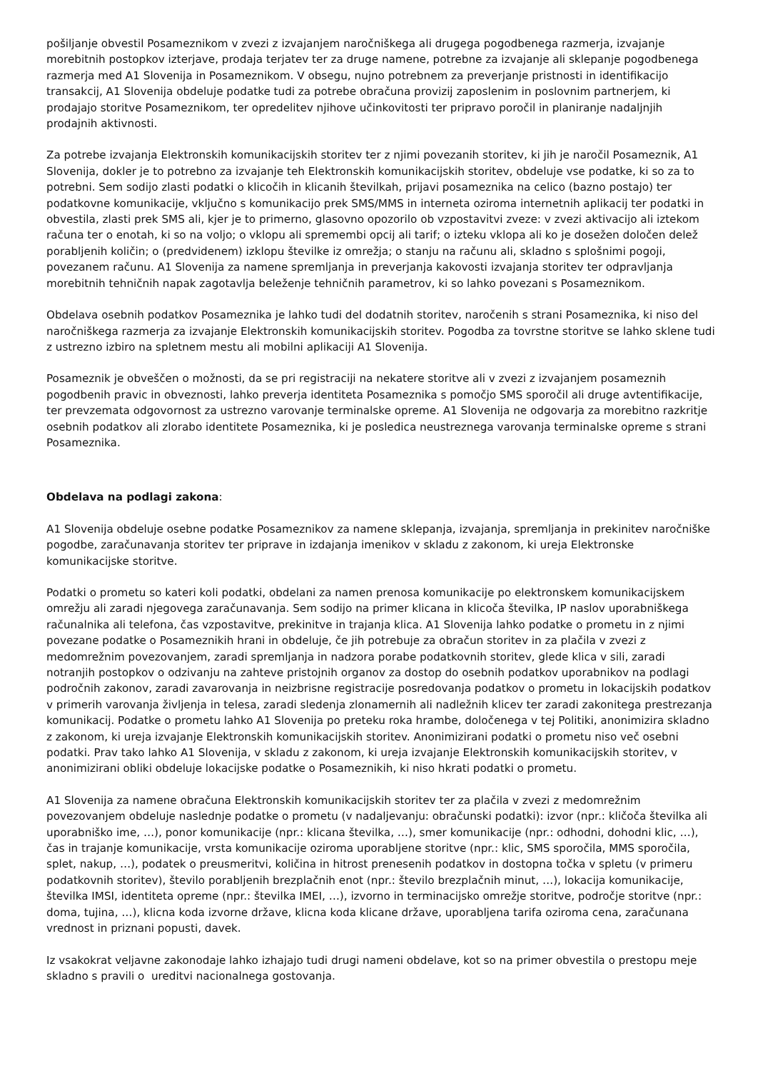pošiljanje obvestil Posameznikom v zvezi z izvajanjem naročniškega ali drugega pogodbenega razmerja, izvajanje morebitnih postopkov izterjave, prodaja terjatev ter za druge namene, potrebne za izvajanje ali sklepanje pogodbenega razmerja med A1 Slovenija in Posameznikom. V obsegu, nujno potrebnem za preverjanje pristnosti in identifikacijo transakcij, A1 Slovenija obdeluje podatke tudi za potrebe obračuna provizij zaposlenim in poslovnim partnerjem, ki prodajajo storitve Posameznikom, ter opredelitev njihove učinkovitosti ter pripravo poročil in planiranje nadaljnjih prodajnih aktivnosti.
Za potrebe izvajanja Elektronskih komunikacijskih storitev ter z njimi povezanih storitev, ki jih je naročil Posameznik, A1 Slovenija, dokler je to potrebno za izvajanje teh Elektronskih komunikacijskih storitev, obdeluje vse podatke, ki so za to potrebni. Sem sodijo zlasti podatki o klicočih in klicanih številkah, prijavi posameznika na celico (bazno postajo) ter podatkovne komunikacije, vključno s komunikacijo prek SMS/MMS in interneta oziroma internetnih aplikacij ter podatki in obvestila, zlasti prek SMS ali, kjer je to primerno, glasovno opozorilo ob vzpostavitvi zveze: v zvezi aktivacijo ali iztekom računa ter o enotah, ki so na voljo; o vklopu ali spremembi opcij ali tarif; o izteku vklopa ali ko je dosežen določen delež porabljenih količin; o (predvidenem) izklopu številke iz omrežja; o stanju na računu ali, skladno s splošnimi pogoji, povezanem računu. A1 Slovenija za namene spremljanja in preverjanja kakovosti izvajanja storitev ter odpravljanja morebitnih tehničnih napak zagotavlja beleženje tehničnih parametrov, ki so lahko povezani s Posameznikom.
Obdelava osebnih podatkov Posameznika je lahko tudi del dodatnih storitev, naročenih s strani Posameznika, ki niso del naročniškega razmerja za izvajanje Elektronskih komunikacijskih storitev. Pogodba za tovrstne storitve se lahko sklene tudi z ustrezno izbiro na spletnem mestu ali mobilni aplikaciji A1 Slovenija.
Posameznik je obveščen o možnosti, da se pri registraciji na nekatere storitve ali v zvezi z izvajanjem posameznih pogodbenih pravic in obveznosti, lahko preverja identiteta Posameznika s pomočjo SMS sporočil ali druge avtentifikacije, ter prevzemata odgovornost za ustrezno varovanje terminalske opreme. A1 Slovenija ne odgovarja za morebitno razkritje osebnih podatkov ali zlorabo identitete Posameznika, ki je posledica neustreznega varovanja terminalske opreme s strani Posameznika.
Obdelava na podlagi zakona:
A1 Slovenija obdeluje osebne podatke Posameznikov za namene sklepanja, izvajanja, spremljanja in prekinitev naročniške pogodbe, zaračunavanja storitev ter priprave in izdajanja imenikov v skladu z zakonom, ki ureja Elektronske komunikacijske storitve.
Podatki o prometu so kateri koli podatki, obdelani za namen prenosa komunikacije po elektronskem komunikacijskem omrežju ali zaradi njegovega zaračunavanja. Sem sodijo na primer klicana in klicoča številka, IP naslov uporabniškega računalnika ali telefona, čas vzpostavitve, prekinitve in trajanja klica. A1 Slovenija lahko podatke o prometu in z njimi povezane podatke o Posameznikih hrani in obdeluje, če jih potrebuje za obračun storitev in za plačila v zvezi z medomrežnim povezovanjem, zaradi spremljanja in nadzora porabe podatkovnih storitev, glede klica v sili, zaradi notranjih postopkov o odzivanju na zahteve pristojnih organov za dostop do osebnih podatkov uporabnikov na podlagi področnih zakonov, zaradi zavarovanja in neizbrisne registracije posredovanja podatkov o prometu in lokacijskih podatkov v primerih varovanja življenja in telesa, zaradi sledenja zlonamernih ali nadležnih klicev ter zaradi zakonitega prestrezanja komunikacij. Podatke o prometu lahko A1 Slovenija po preteku roka hrambe, določenega v tej Politiki, anonimizira skladno z zakonom, ki ureja izvajanje Elektronskih komunikacijskih storitev. Anonimizirani podatki o prometu niso več osebni podatki. Prav tako lahko A1 Slovenija, v skladu z zakonom, ki ureja izvajanje Elektronskih komunikacijskih storitev, v anonimizirani obliki obdeluje lokacijske podatke o Posameznikih, ki niso hkrati podatki o prometu.
A1 Slovenija za namene obračuna Elektronskih komunikacijskih storitev ter za plačila v zvezi z medomrežnim povezovanjem obdeluje naslednje podatke o prometu (v nadaljevanju: obračunski podatki): izvor (npr.: kličoča številka ali uporabniško ime, …), ponor komunikacije (npr.: klicana številka, …), smer komunikacije (npr.: odhodni, dohodni klic, …), čas in trajanje komunikacije, vrsta komunikacije oziroma uporabljene storitve (npr.: klic, SMS sporočila, MMS sporočila, splet, nakup, …), podatek o preusmeritvi, količina in hitrost prenesenih podatkov in dostopna točka v spletu (v primeru podatkovnih storitev), število porabljenih brezplačnih enot (npr.: število brezplačnih minut, …), lokacija komunikacije, številka IMSI, identiteta opreme (npr.: številka IMEI, …), izvorno in terminacijsko omrežje storitve, področje storitve (npr.: doma, tujina, …), klicna koda izvorne države, klicna koda klicane države, uporabljena tarifa oziroma cena, zaračunana vrednost in priznani popusti, davek.
Iz vsakokrat veljavne zakonodaje lahko izhajajo tudi drugi nameni obdelave, kot so na primer obvestila o prestopu meje skladno s pravili o ureditvi nacionalnega gostovanja.